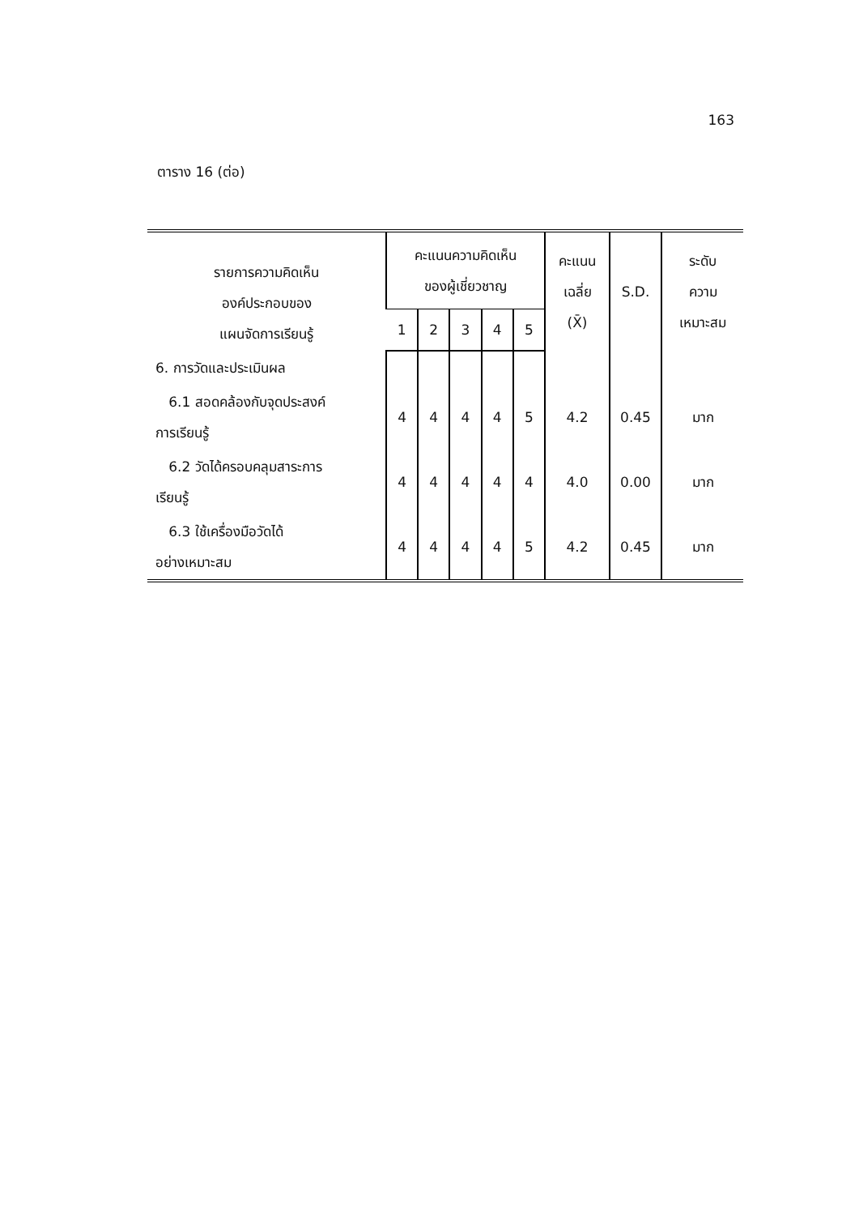163
ตาราง 16 (ต่อ)
| รายการความคิดเห็น องค์ประกอบของ แผนจัดการเรียนรู้ | คะแนนความคิดเห็น ของผู้เชี่ยวชาญ | | | | | คะแนน เฉลี่ย (X̄) | S.D. | ระดับ ความ เหมาะสม |
| --- | --- | --- | --- | --- | --- | --- | --- | --- |
| | 1 | 2 | 3 | 4 | 5 | | | |
| 6. การวัดและประเมินผล | | | | | | | | |
| 6.1 สอดคล้องกับจุดประสงค์ การเรียนรู้ | 4 | 4 | 4 | 4 | 5 | 4.2 | 0.45 | มาก |
| 6.2 วัดได้ครอบคลุมสาระการ เรียนรู้ | 4 | 4 | 4 | 4 | 4 | 4.0 | 0.00 | มาก |
| 6.3 ใช้เครื่องมือวัดได้ อย่างเหมาะสม | 4 | 4 | 4 | 4 | 5 | 4.2 | 0.45 | มาก |